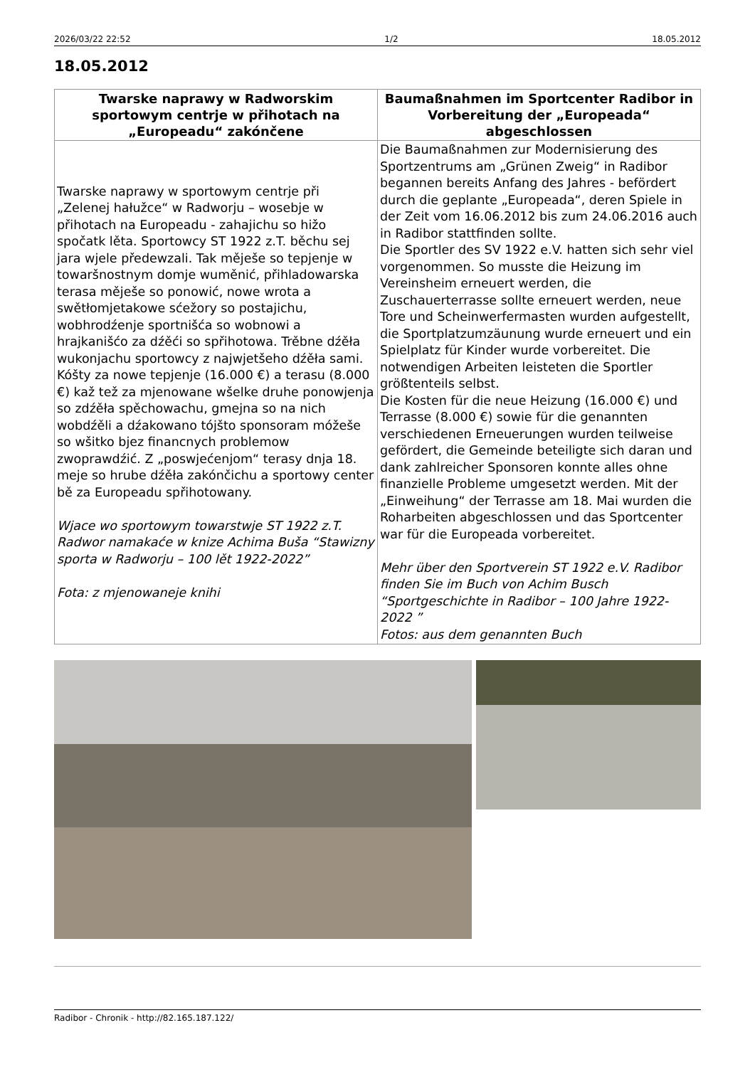2026/03/22 22:52 1/2 18.05.2012
18.05.2012
| Twarske naprawy w Radworskim sportowym centrje w přihotach na „Europeadu“ zakónčene | Baumaßnahmen im Sportcenter Radibor in Vorbereitung der „Europeada“ abgeschlossen |
| --- | --- |
| Twarske naprawy w sportowym centrje při „Zelenej hałužce“ w Radworju – wosebje w přihotach na Europeadu - zahajichu so hižo spočatk lěta. Sportowcy ST 1922 z.T. běchu sej jara wjele předewzali. Tak měješe so tepjenje w towaršnostnym domje wuměnić, přihladowarska terasa měješe so ponowić, nowe wrota a swětłomjetakowe sćežory so postajichu, wobhrodźenje sportnišća so wobnowi a hrajkanišćo za dźěći so spřihotowa. Trěbne dźěła wukonjachu sportowcy z najwjetšeho dźěła sami. Kóšty za nowe tepjenje (16.000 €) a terasu (8.000 €) kaž tež za mjenowane wšelke druhe ponowjenja so zdźěła spěchowachu, gmejna so na nich wobdźěli a dźakowano tójšto sponsoram móžeše so wšitko bjez financnych problemow zwoprawdźić. Z „poswjećenjom“ terasy dnja 18. meje so hrube dźěła zakónčichu a sportowy center bě za Europeadu spřihotowany. Wjace wo sportowym towarstwje ST 1922 z.T. Radwor namakaće w knize Achima Buša “Stawizny sporta w Radworju – 100 lět 1922-2022” Fota: z mjenowaneje knihi | Die Baumaßnahmen zur Modernisierung des Sportzentrums am „Grünen Zweig“ in Radibor begannen bereits Anfang des Jahres - befördert durch die geplante „Europeada“, deren Spiele in der Zeit vom 16.06.2012 bis zum 24.06.2016 auch in Radibor stattfinden sollte. Die Sportler des SV 1922 e.V. hatten sich sehr viel vorgenommen. So musste die Heizung im Vereinsheim erneuert werden, die Zuschauerterrasse sollte erneuert werden, neue Tore und Scheinwerfermasten wurden aufgestellt, die Sportplatzumzäunung wurde erneuert und ein Spielplatz für Kinder wurde vorbereitet. Die notwendigen Arbeiten leisteten die Sportler größtenteils selbst. Die Kosten für die neue Heizung (16.000 €) und Terrasse (8.000 €) sowie für die genannten verschiedenen Erneuerungen wurden teilweise gefördert, die Gemeinde beteiligte sich daran und dank zahlreicher Sponsoren konnte alles ohne finanzielle Probleme umgesetzt werden. Mit der „Einweihung“ der Terrasse am 18. Mai wurden die Roharbeiten abgeschlossen und das Sportcenter war für die Europeada vorbereitet. Mehr über den Sportverein ST 1922 e.V. Radibor finden Sie im Buch von Achim Busch “Sportgeschichte in Radibor – 100 Jahre 1922-2022 ” Fotos: aus dem genannten Buch |
Radibor - Chronik - http://82.165.187.122/